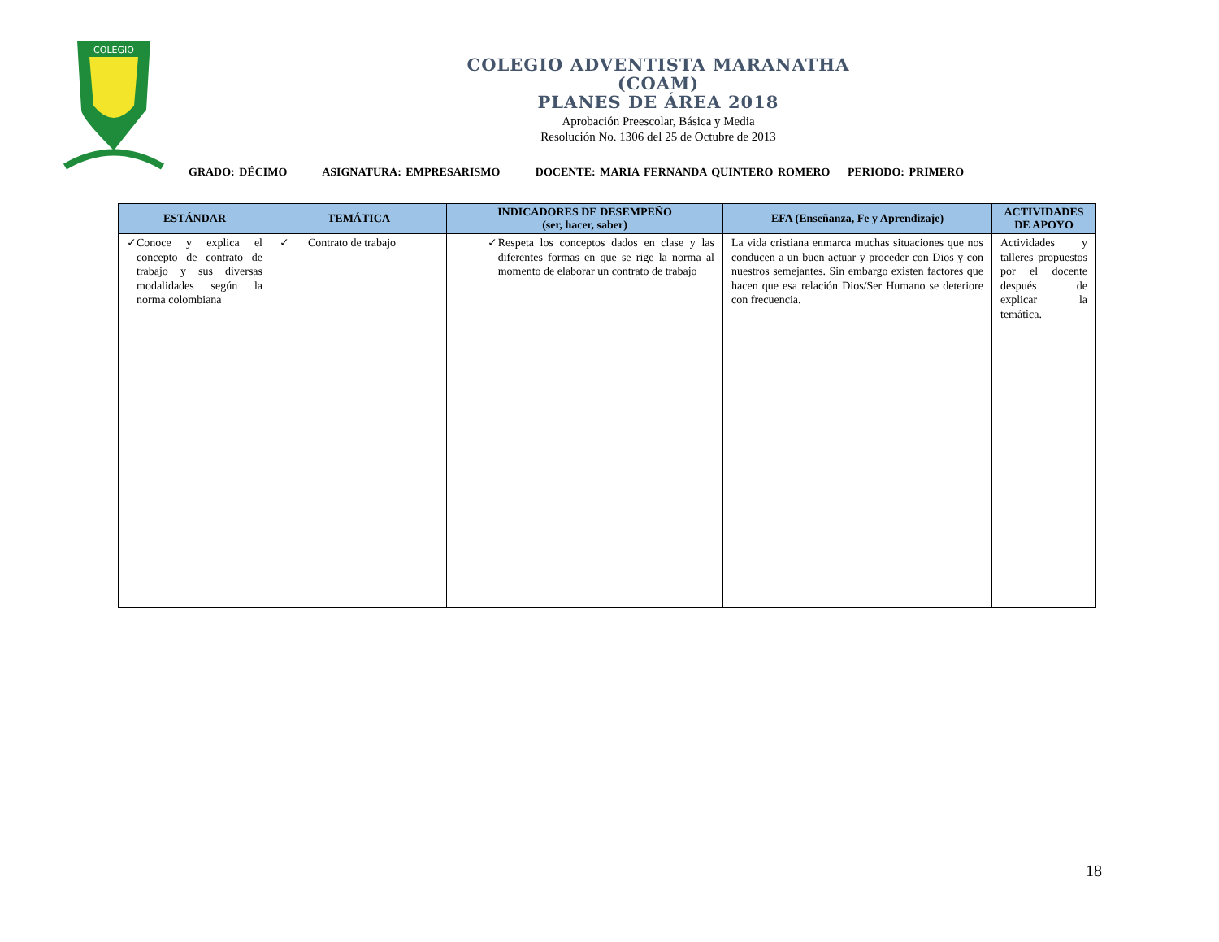COLEGIO
COLEGIO ADVENTISTA MARANATHA
(COAM)
PLANES DE ÁREA 2018
Aprobación Preescolar, Básica y Media
Resolución No. 1306 del 25 de Octubre de 2013
GRADO: DÉCIMO ASIGNATURA: EMPRESARISMO DOCENTE: MARIA FERNANDA QUINTERO ROMERO PERIODO: PRIMERO
| ESTÁNDAR | TEMÁTICA | INDICADORES DE DESEMPEÑO (ser, hacer, saber) | EFA (Enseñanza, Fe y Aprendizaje) | ACTIVIDADES DE APOYO |
| --- | --- | --- | --- | --- |
| ✓ Conoce y explica el concepto de contrato de trabajo y sus diversas modalidades según la norma colombiana | ✓ Contrato de trabajo | ✓ Respeta los conceptos dados en clase y las diferentes formas en que se rige la norma al momento de elaborar un contrato de trabajo | La vida cristiana enmarca muchas situaciones que nos conducen a un buen actuar y proceder con Dios y con nuestros semejantes. Sin embargo existen factores que hacen que esa relación Dios/Ser Humano se deteriore con frecuencia. | Actividades y talleres propuestos por el docente después de explicar la temática. |
18